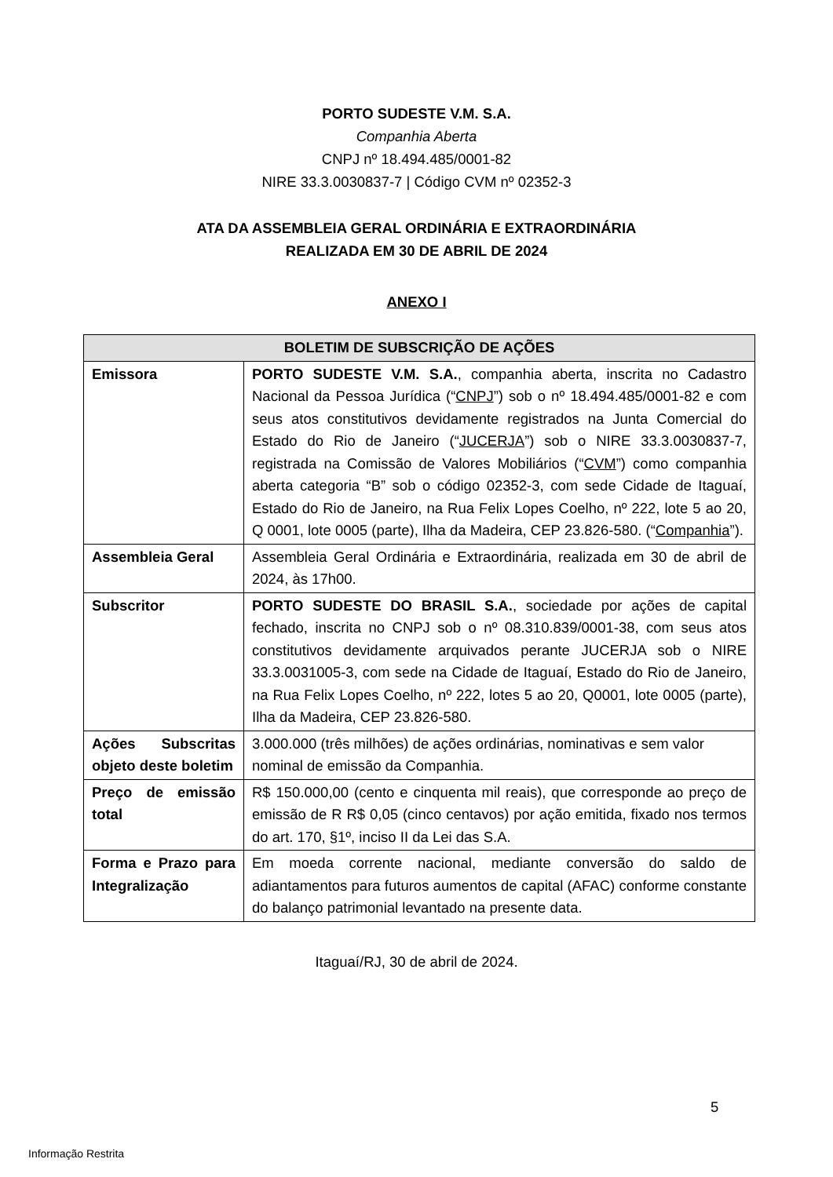PORTO SUDESTE V.M. S.A.
Companhia Aberta
CNPJ nº 18.494.485/0001-82
NIRE 33.3.0030837-7 | Código CVM nº 02352-3
ATA DA ASSEMBLEIA GERAL ORDINÁRIA E EXTRAORDINÁRIA
REALIZADA EM 30 DE ABRIL DE 2024
ANEXO I
| BOLETIM DE SUBSCRIÇÃO DE AÇÕES | |
| --- | --- |
| Emissora | PORTO SUDESTE V.M. S.A. , companhia aberta, inscrita no Cadastro Nacional da Pessoa Jurídica (“ CNPJ ”) sob o nº 18.494.485/0001-82 e com seus atos constitutivos devidamente registrados na Junta Comercial do Estado do Rio de Janeiro (“ JUCERJA ”) sob o NIRE 33.3.0030837-7, registrada na Comissão de Valores Mobiliários (“ CVM ”) como companhia aberta categoria “B” sob o código 02352-3, com sede Cidade de Itaguaí, Estado do Rio de Janeiro, na Rua Felix Lopes Coelho, nº 222, lote 5 ao 20, Q 0001, lote 0005 (parte), Ilha da Madeira, CEP 23.826-580. (“ Companhia ”). |
| Assembleia Geral | Assembleia Geral Ordinária e Extraordinária, realizada em 30 de abril de 2024, às 17h00. |
| Subscritor | PORTO SUDESTE DO BRASIL S.A. , sociedade por ações de capital fechado, inscrita no CNPJ sob o nº 08.310.839/0001-38, com seus atos constitutivos devidamente arquivados perante JUCERJA sob o NIRE 33.3.0031005-3, com sede na Cidade de Itaguaí, Estado do Rio de Janeiro, na Rua Felix Lopes Coelho, nº 222, lotes 5 ao 20, Q0001, lote 0005 (parte), Ilha da Madeira, CEP 23.826-580. |
| Ações Subscritas objeto deste boletim | 3.000.000 (três milhões) de ações ordinárias, nominativas e sem valor nominal de emissão da Companhia. |
| Preço de emissão total | R$ 150.000,00 (cento e cinquenta mil reais), que corresponde ao preço de emissão de R R$ 0,05 (cinco centavos) por ação emitida, fixado nos termos do art. 170, §1º, inciso II da Lei das S.A. |
| Forma e Prazo para Integralização | Em moeda corrente nacional, mediante conversão do saldo de adiantamentos para futuros aumentos de capital (AFAC) conforme constante do balanço patrimonial levantado na presente data. |
Itaguaí/RJ, 30 de abril de 2024.
5
Informação Restrita